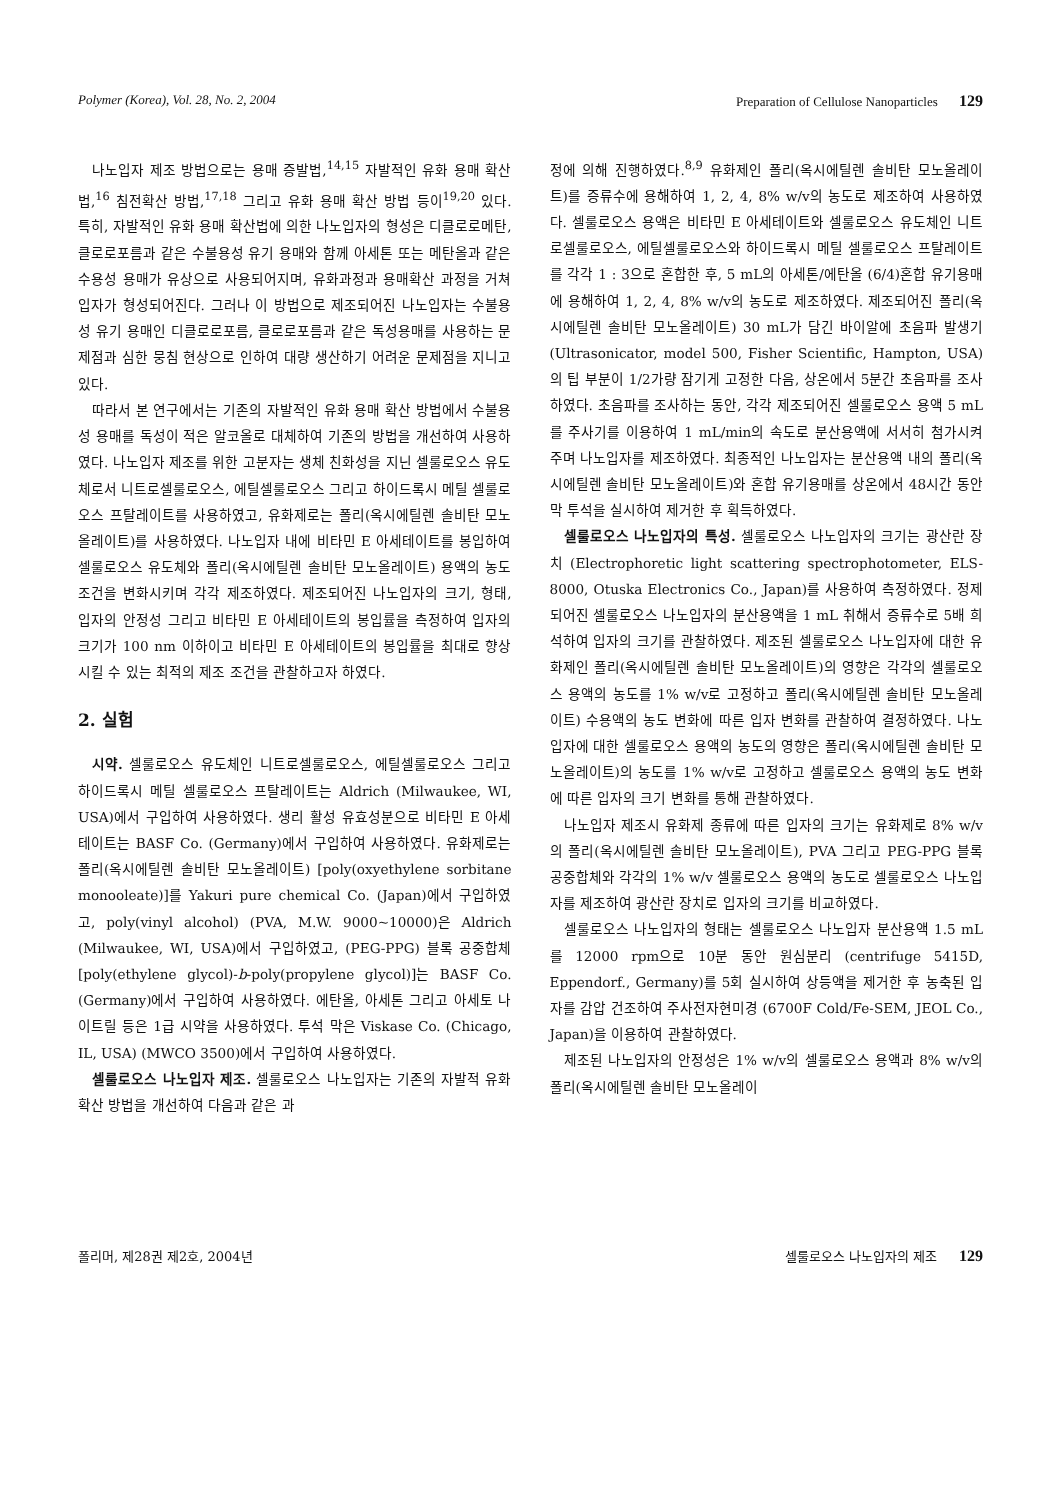Polymer (Korea), Vol. 28, No. 2, 2004 Preparation of Cellulose Nanoparticles 129
나노입자 제조 방법으로는 용매 증발법,<sup>14,15</sup> 자발적인 유화 용매 확산법,<sup>16</sup> 침전확산 방법,<sup>17,18</sup> 그리고 유화 용매 확산 방법 등이<sup>19,20</sup> 있다. 특히, 자발적인 유화 용매 확산법에 의한 나노입자의 형성은 디클로로메탄, 클로로포름과 같은 수불용성 유기 용매와 함께 아세톤 또는 메탄올과 같은 수용성 용매가 유상으로 사용되어지며, 유화과정과 용매확산 과정을 거쳐 입자가 형성되어진다. 그러나 이 방법으로 제조되어진 나노입자는 수불용성 유기 용매인 디클로로포름, 클로로포름과 같은 독성용매를 사용하는 문제점과 심한 뭉침 현상으로 인하여 대량 생산하기 어려운 문제점을 지니고 있다.
따라서 본 연구에서는 기존의 자발적인 유화 용매 확산 방법에서 수불용성 용매를 독성이 적은 알코올로 대체하여 기존의 방법을 개선하여 사용하였다. 나노입자 제조를 위한 고분자는 생체 친화성을 지닌 셀룰로오스 유도체로서 니트로셀룰로오스, 에틸셀룰로오스 그리고 하이드록시 메틸 셀룰로오스 프탈레이트를 사용하였고, 유화제로는 폴리(옥시에틸렌 솔비탄 모노올레이트)를 사용하였다. 나노입자 내에 비타민 E 아세테이트를 봉입하여 셀룰로오스 유도체와 폴리(옥시에틸렌 솔비탄 모노올레이트) 용액의 농도 조건을 변화시키며 각각 제조하였다. 제조되어진 나노입자의 크기, 형태, 입자의 안정성 그리고 비타민 E 아세테이트의 봉입률을 측정하여 입자의 크기가 100 nm 이하이고 비타민 E 아세테이트의 봉입률을 최대로 향상시킬 수 있는 최적의 제조 조건을 관찰하고자 하였다.
2. 실험
시약. 셀룰로오스 유도체인 니트로셀룰로오스, 에틸셀룰로오스 그리고 하이드록시 메틸 셀룰로오스 프탈레이트는 Aldrich (Milwaukee, WI, USA)에서 구입하여 사용하였다. 생리 활성 유효성분으로 비타민 E 아세테이트는 BASF Co. (Germany)에서 구입하여 사용하였다. 유화제로는 폴리(옥시에틸렌 솔비탄 모노올레이트) [poly(oxyethylene sorbitane monooleate)]를 Yakuri pure chemical Co. (Japan)에서 구입하였고, poly(vinyl alcohol) (PVA, M.W. 9000~10000)은 Aldrich (Milwaukee, WI, USA)에서 구입하였고, (PEG-PPG) 블록 공중합체 [poly(ethylene glycol)-b-poly(propylene glycol)]는 BASF Co. (Germany)에서 구입하여 사용하였다. 에탄올, 아세톤 그리고 아세토 나이트릴 등은 1급 시약을 사용하였다. 투석 막은 Viskase Co. (Chicago, IL, USA) (MWCO 3500)에서 구입하여 사용하였다.
셀룰로오스 나노입자 제조. 셀룰로오스 나노입자는 기존의 자발적 유화 확산 방법을 개선하여 다음과 같은 과
정에 의해 진행하였다.<sup>8,9</sup> 유화제인 폴리(옥시에틸렌 솔비탄 모노올레이트)를 증류수에 용해하여 1, 2, 4, 8% w/v의 농도로 제조하여 사용하였다. 셀룰로오스 용액은 비타민 E 아세테이트와 셀룰로오스 유도체인 니트로셀룰로오스, 에틸셀룰로오스와 하이드록시 메틸 셀룰로오스 프탈레이트를 각각 1 : 3으로 혼합한 후, 5 mL의 아세톤/에탄올 (6/4)혼합 유기용매에 용해하여 1, 2, 4, 8% w/v의 농도로 제조하였다. 제조되어진 폴리(옥시에틸렌 솔비탄 모노올레이트) 30 mL가 담긴 바이알에 초음파 발생기 (Ultrasonicator, model 500, Fisher Scientific, Hampton, USA)의 팁 부분이 1/2가량 잠기게 고정한 다음, 상온에서 5분간 초음파를 조사하였다. 초음파를 조사하는 동안, 각각 제조되어진 셀룰로오스 용액 5 mL를 주사기를 이용하여 1 mL/min의 속도로 분산용액에 서서히 첨가시켜 주며 나노입자를 제조하였다. 최종적인 나노입자는 분산용액 내의 폴리(옥시에틸렌 솔비탄 모노올레이트)와 혼합 유기용매를 상온에서 48시간 동안 막 투석을 실시하여 제거한 후 획득하였다.
셀룰로오스 나노입자의 특성. 셀룰로오스 나노입자의 크기는 광산란 장치 (Electrophoretic light scattering spectrophotometer, ELS-8000, Otuska Electronics Co., Japan)를 사용하여 측정하였다. 정제되어진 셀룰로오스 나노입자의 분산용액을 1 mL 취해서 증류수로 5배 희석하여 입자의 크기를 관찰하였다. 제조된 셀룰로오스 나노입자에 대한 유화제인 폴리(옥시에틸렌 솔비탄 모노올레이트)의 영향은 각각의 셀룰로오스 용액의 농도를 1% w/v로 고정하고 폴리(옥시에틸렌 솔비탄 모노올레이트) 수용액의 농도 변화에 따른 입자 변화를 관찰하여 결정하였다. 나노입자에 대한 셀룰로오스 용액의 농도의 영향은 폴리(옥시에틸렌 솔비탄 모노올레이트)의 농도를 1% w/v로 고정하고 셀룰로오스 용액의 농도 변화에 따른 입자의 크기 변화를 통해 관찰하였다.
나노입자 제조시 유화제 종류에 따른 입자의 크기는 유화제로 8% w/v의 폴리(옥시에틸렌 솔비탄 모노올레이트), PVA 그리고 PEG-PPG 블록 공중합체와 각각의 1% w/v 셀룰로오스 용액의 농도로 셀룰로오스 나노입자를 제조하여 광산란 장치로 입자의 크기를 비교하였다.
셀룰로오스 나노입자의 형태는 셀룰로오스 나노입자 분산용액 1.5 mL를 12000 rpm으로 10분 동안 원심분리 (centrifuge 5415D, Eppendorf., Germany)를 5회 실시하여 상등액을 제거한 후 농축된 입자를 감압 건조하여 주사전자현미경 (6700F Cold/Fe-SEM, JEOL Co., Japan)을 이용하여 관찰하였다.
제조된 나노입자의 안정성은 1% w/v의 셀룰로오스 용액과 8% w/v의 폴리(옥시에틸렌 솔비탄 모노올레이
폴리머, 제28권 제2호, 2004년 셀룰로오스 나노입자의 제조 129